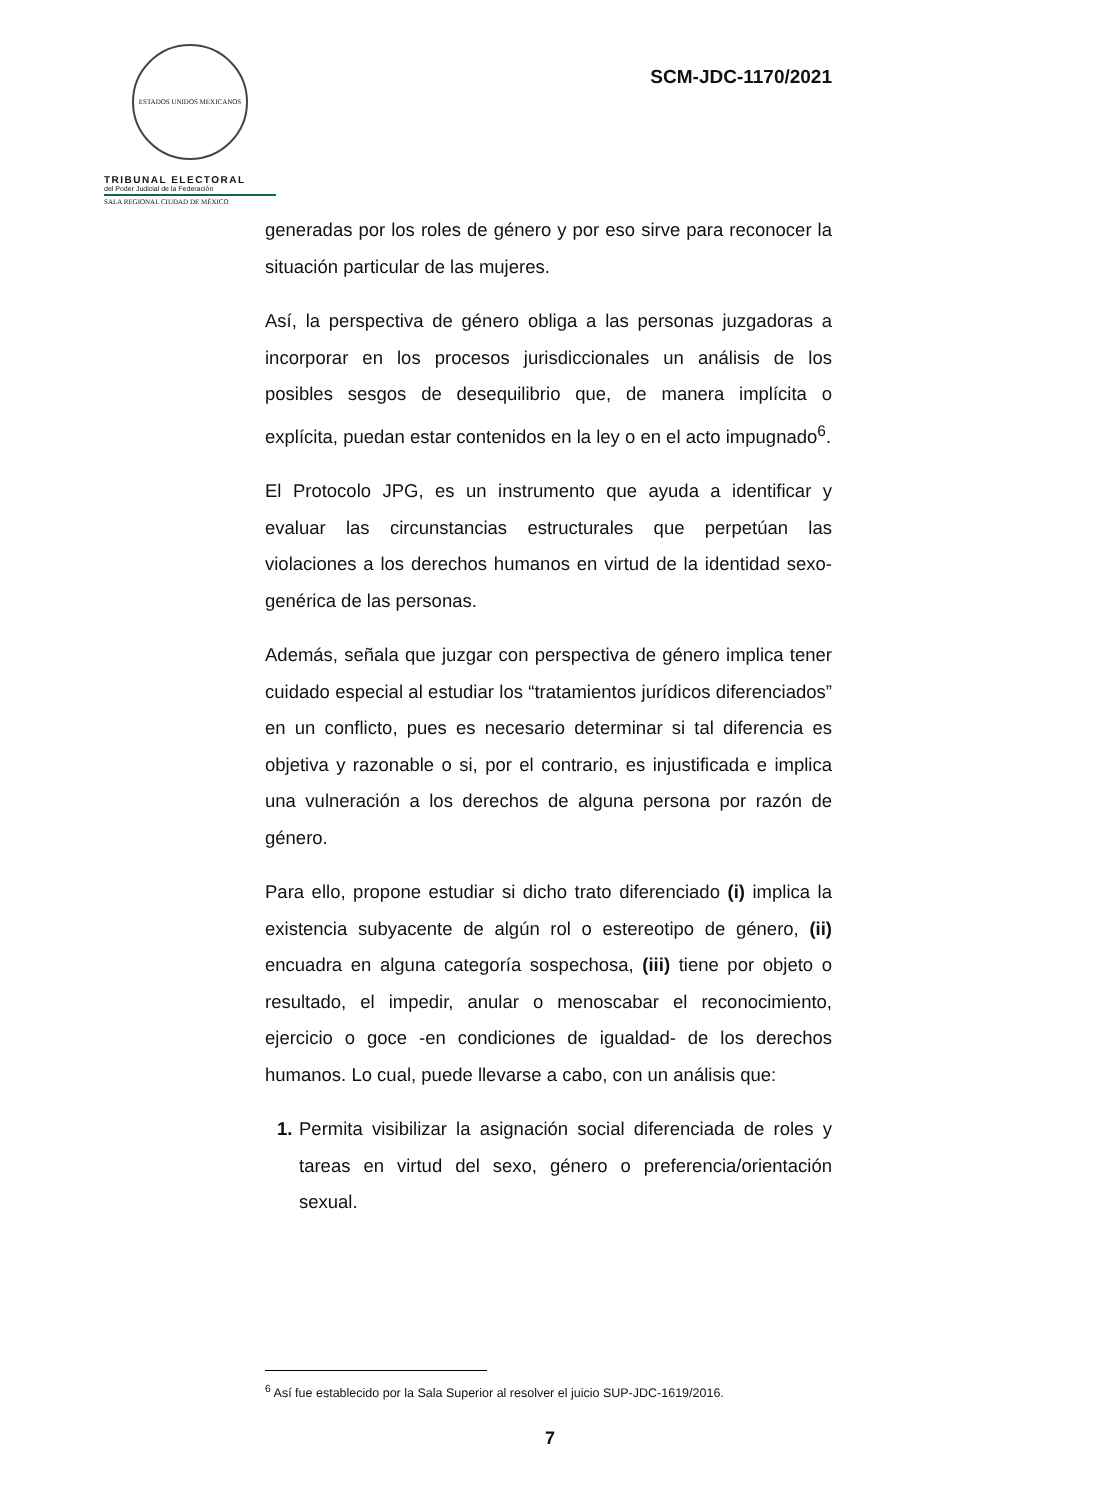ESTADOS UNIDOS MEXICANOS
TRIBUNAL ELECTORAL
del Poder Judicial de la Federación
SALA REGIONAL CIUDAD DE MÉXICO
SCM-JDC-1170/2021
generadas por los roles de género y por eso sirve para reconocer la situación particular de las mujeres.
Así, la perspectiva de género obliga a las personas juzgadoras a incorporar en los procesos jurisdiccionales un análisis de los posibles sesgos de desequilibrio que, de manera implícita o explícita, puedan estar contenidos en la ley o en el acto impugnado<sup>6</sup>.
El Protocolo JPG, es un instrumento que ayuda a identificar y evaluar las circunstancias estructurales que perpetúan las violaciones a los derechos humanos en virtud de la identidad sexo-genérica de las personas.
Además, señala que juzgar con perspectiva de género implica tener cuidado especial al estudiar los “tratamientos jurídicos diferenciados” en un conflicto, pues es necesario determinar si tal diferencia es objetiva y razonable o si, por el contrario, es injustificada e implica una vulneración a los derechos de alguna persona por razón de género.
Para ello, propone estudiar si dicho trato diferenciado (i) implica la existencia subyacente de algún rol o estereotipo de género, (ii) encuadra en alguna categoría sospechosa, (iii) tiene por objeto o resultado, el impedir, anular o menoscabar el reconocimiento, ejercicio o goce -en condiciones de igualdad- de los derechos humanos. Lo cual, puede llevarse a cabo, con un análisis que:
1. Permita visibilizar la asignación social diferenciada de roles y tareas en virtud del sexo, género o preferencia/orientación sexual.
<sup>6</sup> Así fue establecido por la Sala Superior al resolver el juicio SUP-JDC-1619/2016.
7